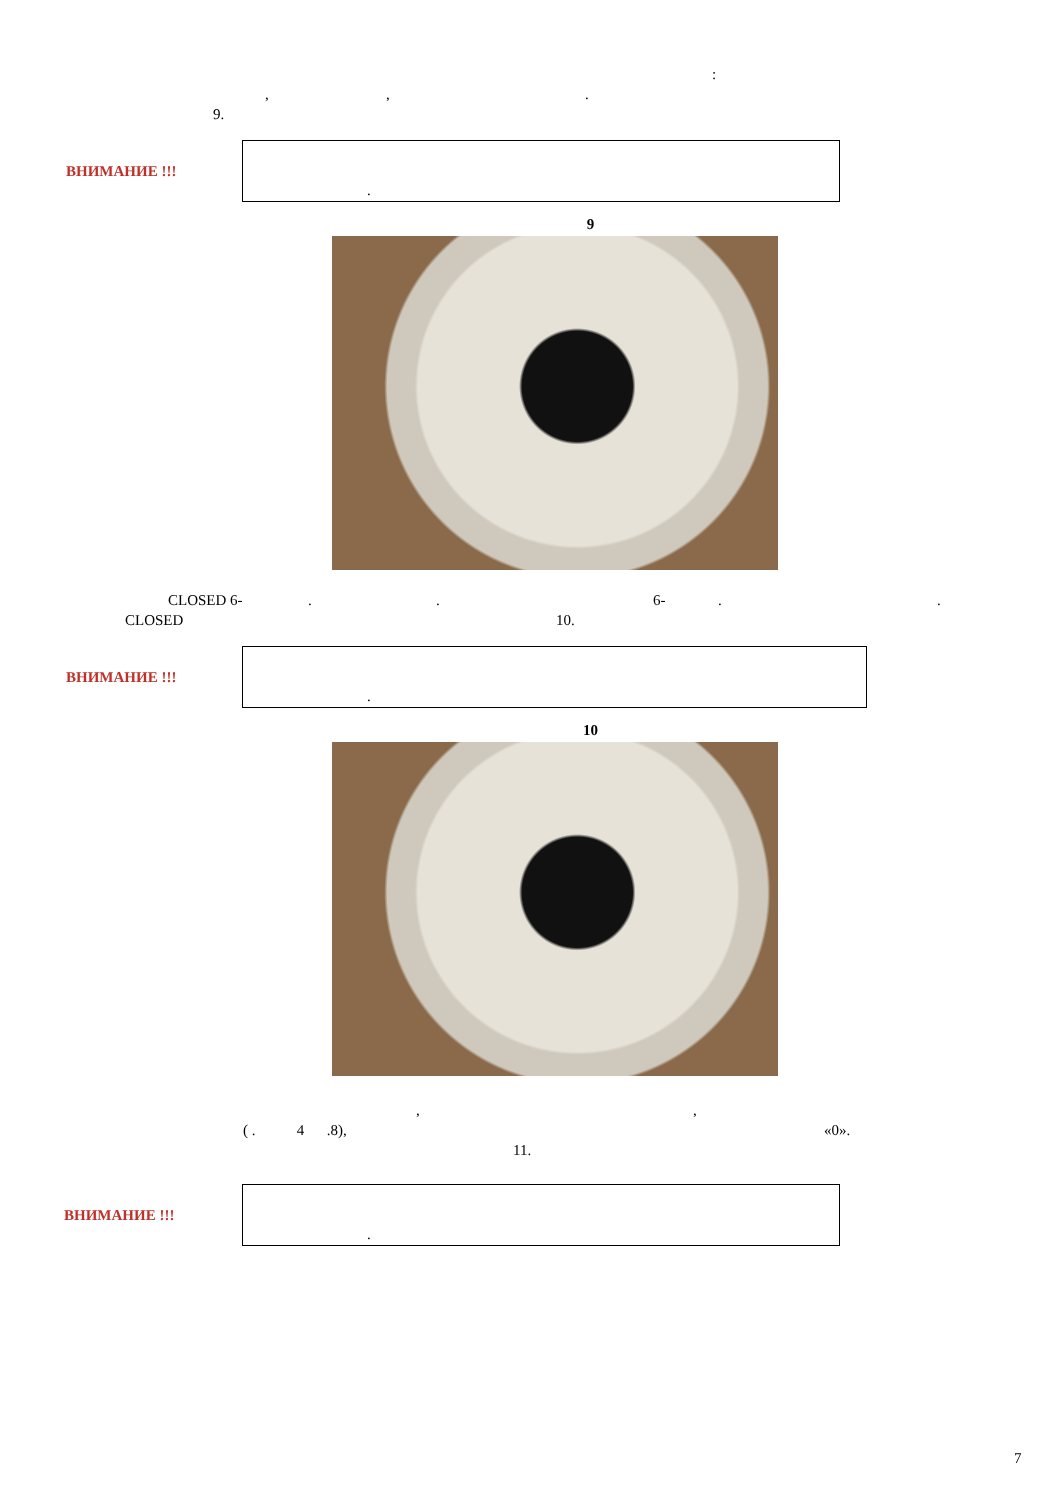:
,,.
9.
ВНИМАНИЕ !!!
.
9
CLOSED 6-.. 6-..
CLOSED 10.
ВНИМАНИЕ !!!
.
10
,,
( . 4 .8), «0».
11.
ВНИМАНИЕ !!!
.
7